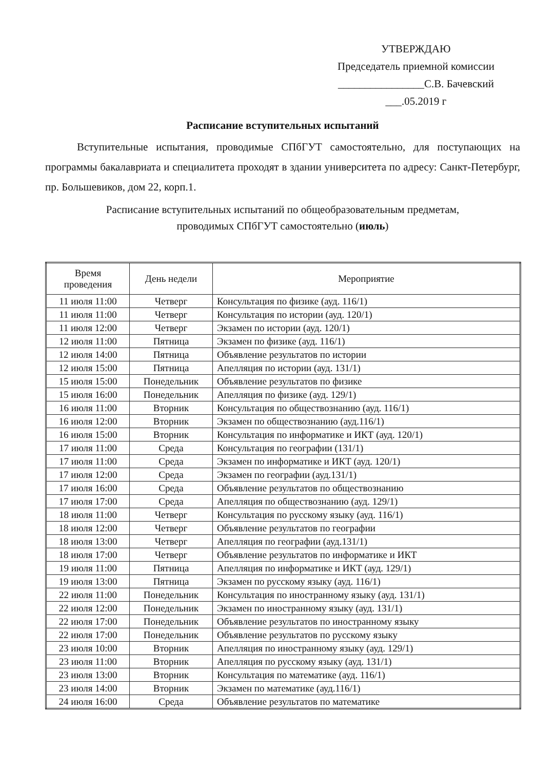УТВЕРЖДАЮ
Председатель приемной комиссии
________________С.В. Бачевский
___.05.2019 г
Расписание вступительных испытаний
Вступительные испытания, проводимые СПбГУТ самостоятельно, для поступающих на программы бакалавриата и специалитета проходят в здании университета по адресу: Санкт-Петербург, пр. Большевиков, дом 22, корп.1.
Расписание вступительных испытаний по общеобразовательным предметам,
проводимых СПбГУТ самостоятельно (июль)
| Время проведения | День недели | Мероприятие |
| --- | --- | --- |
| 11 июля 11:00 | Четверг | Консультация по физике (ауд. 116/1) |
| 11 июля 11:00 | Четверг | Консультация по истории (ауд. 120/1) |
| 11 июля 12:00 | Четверг | Экзамен по истории (ауд. 120/1) |
| 12 июля 11:00 | Пятница | Экзамен по физике (ауд. 116/1) |
| 12 июля 14:00 | Пятница | Объявление результатов по истории |
| 12 июля 15:00 | Пятница | Апелляция по истории (ауд. 131/1) |
| 15 июля 15:00 | Понедельник | Объявление результатов по физике |
| 15 июля 16:00 | Понедельник | Апелляция по физике (ауд. 129/1) |
| 16 июля 11:00 | Вторник | Консультация по обществознанию (ауд. 116/1) |
| 16 июля 12:00 | Вторник | Экзамен по обществознанию (ауд.116/1) |
| 16 июля 15:00 | Вторник | Консультация по информатике и ИКТ (ауд. 120/1) |
| 17 июля 11:00 | Среда | Консультация по географии (131/1) |
| 17 июля 11:00 | Среда | Экзамен по информатике и ИКТ (ауд. 120/1) |
| 17 июля 12:00 | Среда | Экзамен по географии (ауд.131/1) |
| 17 июля 16:00 | Среда | Объявление результатов по обществознанию |
| 17 июля 17:00 | Среда | Апелляция по обществознанию (ауд. 129/1) |
| 18 июля 11:00 | Четверг | Консультация по русскому языку (ауд. 116/1) |
| 18 июля 12:00 | Четверг | Объявление результатов по географии |
| 18 июля 13:00 | Четверг | Апелляция по географии (ауд.131/1) |
| 18 июля 17:00 | Четверг | Объявление результатов по информатике и ИКТ |
| 19 июля 11:00 | Пятница | Апелляция по информатике и ИКТ (ауд. 129/1) |
| 19 июля 13:00 | Пятница | Экзамен по русскому языку (ауд. 116/1) |
| 22 июля 11:00 | Понедельник | Консультация по иностранному языку (ауд. 131/1) |
| 22 июля 12:00 | Понедельник | Экзамен по иностранному языку (ауд. 131/1) |
| 22 июля 17:00 | Понедельник | Объявление результатов по иностранному языку |
| 22 июля 17:00 | Понедельник | Объявление результатов по русскому языку |
| 23 июля 10:00 | Вторник | Апелляция по иностранному языку (ауд. 129/1) |
| 23 июля 11:00 | Вторник | Апелляция по русскому языку (ауд. 131/1) |
| 23 июля 13:00 | Вторник | Консультация по математике (ауд. 116/1) |
| 23 июля 14:00 | Вторник | Экзамен по математике (ауд.116/1) |
| 24 июля 16:00 | Среда | Объявление результатов по математике |